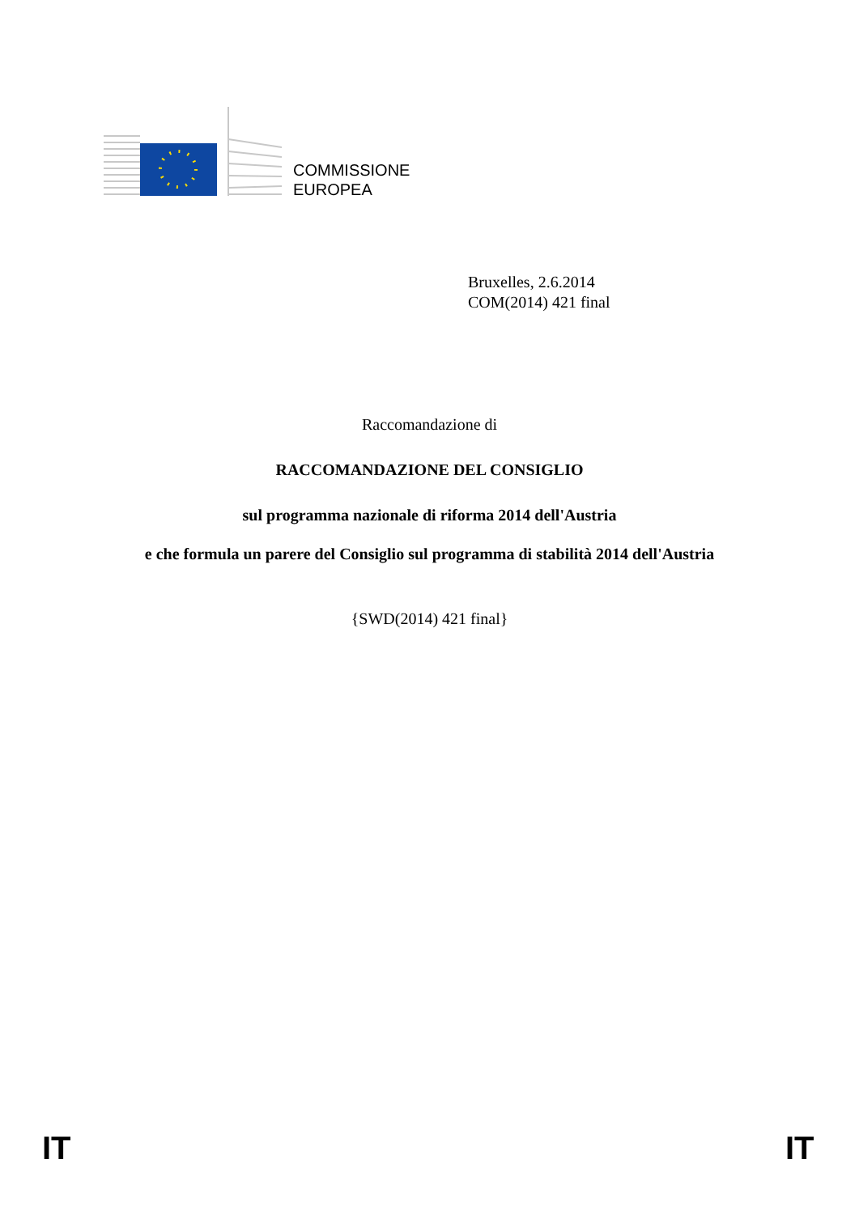COMMISSIONE
EUROPEA
Bruxelles, 2.6.2014
COM(2014) 421 final
Raccomandazione di
RACCOMANDAZIONE DEL CONSIGLIO
sul programma nazionale di riforma 2014 dell'Austria
e che formula un parere del Consiglio sul programma di stabilità 2014 dell'Austria
{SWD(2014) 421 final}
IT IT